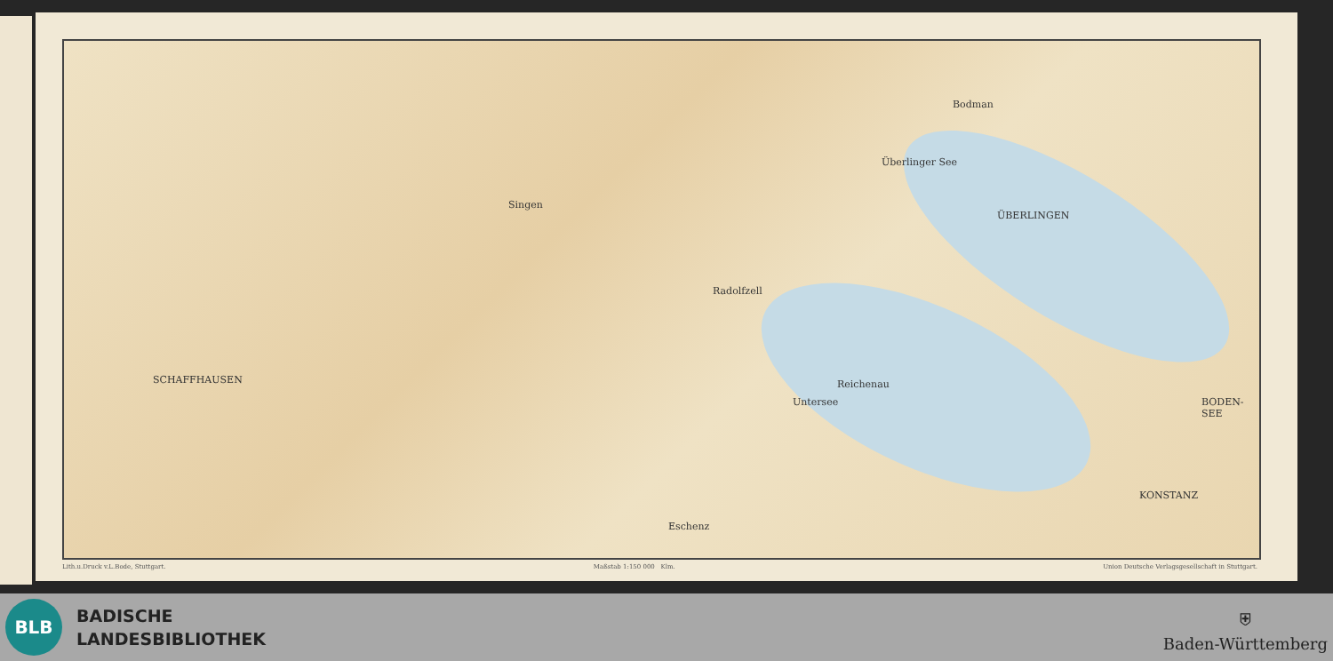ÜBERLINGEN
Radolfzell
KONSTANZ
Singen
SCHAFFHAUSEN
Überlinger See
Untersee
Reichenau
BODEN-SEE
Bodman
Eschenz
Lith.u.Druck v.L.Bode, Stuttgart. Maßstab 1:150 000 Klm. Union Deutsche Verlagsgesellschaft in Stuttgart.
BLB
BADISCHE
LANDESBIBLIOTHEK
⛨
Baden-Württemberg